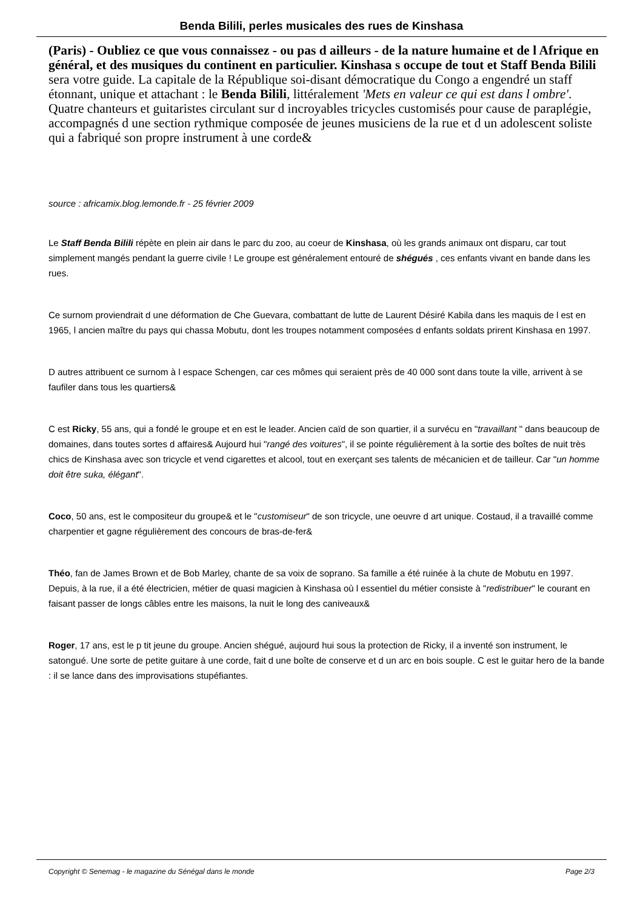Benda Bilili, perles musicales des rues de Kinshasa
(Paris) - Oubliez ce que vous connaissez - ou pas d ailleurs - de la nature humaine et de l Afrique en général, et des musiques du continent en particulier. Kinshasa s occupe de tout et Staff Benda Bilili sera votre guide. La capitale de la République soi-disant démocratique du Congo a engendré un staff étonnant, unique et attachant : le Benda Bilili, littéralement 'Mets en valeur ce qui est dans l ombre'. Quatre chanteurs et guitaristes circulant sur d incroyables tricycles customisés pour cause de paraplégie, accompagnés d une section rythmique composée de jeunes musiciens de la rue et d un adolescent soliste qui a fabriqué son propre instrument à une corde&
source : africamix.blog.lemonde.fr - 25 février 2009
Le Staff Benda Bilili répète en plein air dans le parc du zoo, au coeur de Kinshasa, où les grands animaux ont disparu, car tout simplement mangés pendant la guerre civile ! Le groupe est généralement entouré de shégués , ces enfants vivant en bande dans les rues.
Ce surnom proviendrait d une déformation de Che Guevara, combattant de lutte de Laurent Désiré Kabila dans les maquis de l est en 1965, l ancien maître du pays qui chassa Mobutu, dont les troupes notamment composées d enfants soldats prirent Kinshasa en 1997.
D autres attribuent ce surnom à l espace Schengen, car ces mômes qui seraient près de 40 000 sont dans toute la ville, arrivent à se faufiler dans tous les quartiers&
C est Ricky, 55 ans, qui a fondé le groupe et en est le leader. Ancien caïd de son quartier, il a survécu en "travaillant " dans beaucoup de domaines, dans toutes sortes d affaires& Aujourd hui "rangé des voitures", il se pointe régulièrement à la sortie des boîtes de nuit très chics de Kinshasa avec son tricycle et vend cigarettes et alcool, tout en exerçant ses talents de mécanicien et de tailleur. Car "un homme doit être suka, élégant".
Coco, 50 ans, est le compositeur du groupe& et le "customiseur" de son tricycle, une oeuvre d art unique. Costaud, il a travaillé comme charpentier et gagne régulièrement des concours de bras-de-fer&
Théo, fan de James Brown et de Bob Marley, chante de sa voix de soprano. Sa famille a été ruinée à la chute de Mobutu en 1997. Depuis, à la rue, il a été électricien, métier de quasi magicien à Kinshasa où l essentiel du métier consiste à "redistribuer" le courant en faisant passer de longs câbles entre les maisons, la nuit le long des caniveaux&
Roger, 17 ans, est le p tit jeune du groupe. Ancien shégué, aujourd hui sous la protection de Ricky, il a inventé son instrument, le satongué. Une sorte de petite guitare à une corde, fait d une boîte de conserve et d un arc en bois souple. C est le guitar hero de la bande : il se lance dans des improvisations stupéfiantes.
Copyright © Senemag - le magazine du Sénégal dans le monde Page 2/3